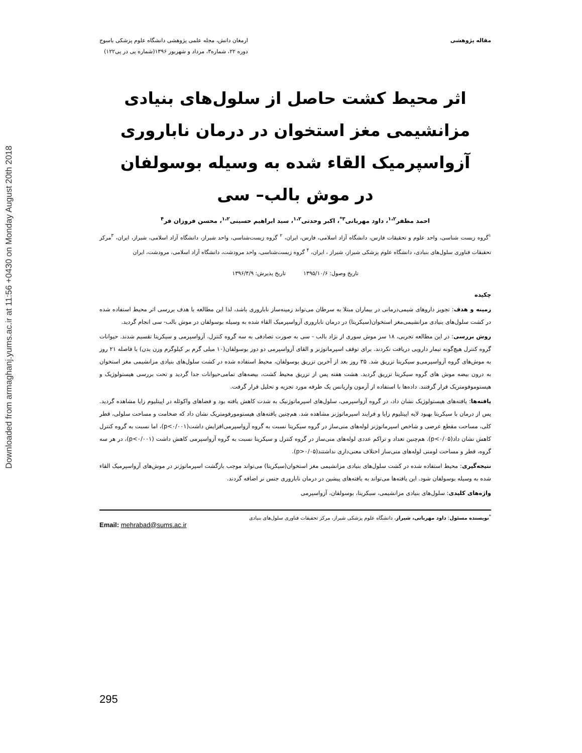Downloaded from armaghanj.yums.ac.ir at 11:56 +0430 on Monday August 20th 2018
مقاله پژوهشی ارمغان دانش، مجله علمی پژوهشی دانشگاه علوم پزشکی یاسوج
دوره ۲۲، شماره۳، مرداد و شهریور ۱۳۹۶(شماره پی در پی۱۲۲)
اثر محیط کشت حاصل از سلول‌های بنیادی مزانشیمی مغز استخوان در درمان ناباروری آزواسپرمیک القاء شده به وسیله بوسولفان در موش بالب– سی
احمد مظفر<sup>۱،۲</sup>، داود مهربانی<sup>۳*</sup>، اکبر وحدتی<sup>۱،۲</sup>، سید ابراهیم حسینی<sup>۱،۲</sup>، محسن فروزان فر<sup>۴</sup>
<sup>۱</sup> گروه زیست شناسی، واحد علوم و تحقیقات فارس، دانشگاه آزاد اسلامی، فارس، ایران، <sup>۲</sup> گروه زیست‌شناسی، واحد شیراز، دانشگاه آزاد اسلامی، شیراز، ایران، <sup>۳</sup>مرکز تحقیقات فناوری سلول‌های بنیادی، دانشگاه علوم پزشکی شیراز، شیراز ، ایران، <sup>۴</sup> گروه زیست‌شناسی، واحد مرودشت، دانشگاه آزاد اسلامی، مرودشت، ایران
تاریخ وصول: ۱۳۹۵/۱۰/۶ تاریخ پذیرش: ۱۳۹۶/۴/۹
چکیده
زمینه و هدف: تجویز داروهای شیمی‌درمانی در بیماران مبتلا به سرطان می‌تواند زمینه‌ساز ناباروری باشد، لذا این مطالعه با هدف بررسی اثر محیط استفاده شده در کشت سلول‌های بنیادی مزانشیمی‌مغز استخوان(سیکریتا) در درمان ناباروری آزواسپرمیک القاء شده به وسیله بوسولفان در موش بالب- سی انجام گردید.
روش بررسی: در این مطالعه تجربی، ۱۸ سر موش سوری از نژاد بالب - سی به صورت تصادفی به سه گروه کنترل، آزواسپرمی و سیکریتا تقسیم شدند. حیوانات گروه کنترل هیچ‌گونه تیمار دارویی دریافت نکردند. برای توقف اسپرماتوژنز و القای آزواسپرمی دو دوز بوسولفان(۱۰ میلی گرم بر کیلوگرم وزن بدن) با فاصله ۲۱ روز به موش‌های گروه آزواسپرمی‌و سیکریتا تزریق شد. ۳۵ روز بعد از آخرین تزریق بوسولفان، محیط استفاده شده در کشت سلول‌های بنیادی مزانشیمی مغز استخوان به درون بیضه موش های گروه سیکریتا تزریق گردید. هشت هفته پس از تزریق محیط کشت، بیضه‌های تمامی‌حیوانات جدا گردید و تحت بررسی هیستولوژیک و هیستوموفومتریک قرار گرفتند. داده‌ها با استفاده از آزمون واریانس یک طرفه مورد تجزیه و تحلیل قرار گرفت.
یافته‌ها: یافته‌های هیستولوژیک نشان داد، در گروه آزواسپرمی، سلول‌های اسپرماتوژنیک به شدت کاهش یافته بود و فضاهای واکوئله در اپیتلیوم زایا مشاهده گردید. پس از درمان با سیکریتا بهبود لایه اپیتلیوم زایا و فرایند اسپرماتوژنز مشاهده شد. هم‌چنین یافته‌های هیستومورفومتریک نشان داد که ضخامت و مساحت سلولی، قطر کلی، مساحت مقطع عرضی و شاخص اسپرماتوژنز لوله‌های منی‌ساز در گروه سیکریتا نسبت به گروه آزواسپرمی‌افزایش داشت(p<۰/۰۰۱)، اما نسبت به گروه کنترل کاهش نشان داد(p<۰/۰۵). هم‌چنین تعداد و تراکم عددی لوله‌های منی‌ساز در گروه کنترل و سیکریتا نسبت به گروه آزواسپرمی کاهش داشت (p<۰/۰۰۱)، در هر سه گروه، قطر و مساحت لومنی لوله‌های منی‌ساز اختلاف معنی‌داری نداشتند(p>۰/۰۵).
نتیجه‌گیری: محیط استفاده شده در کشت سلول‌های بنیادی مزانشیمی مغز استخوان(سیکریتا) می‌تواند موجب بازگشت اسپرماتوژنز در موش‌های آزواسپرمیک القاء شده به وسیله بوسولفان شود. این یافته‌ها می‌تواند به یافته‌های پیشین در درمان ناباروری جنس نر اضافه گردند.
واژه‌های کلیدی: سلول‌های بنیادی مزانشیمی، سیکریتا، بوسولفان، آزواسپرمی
<sup>*</sup> نویسنده مسئول: داود مهربانی، شیراز، دانشگاه علوم پزشکی شیراز، مرکز تحقیقات فناوری سلول‌های بنیادی
Email: mehrabad@sums.ac.ir
295